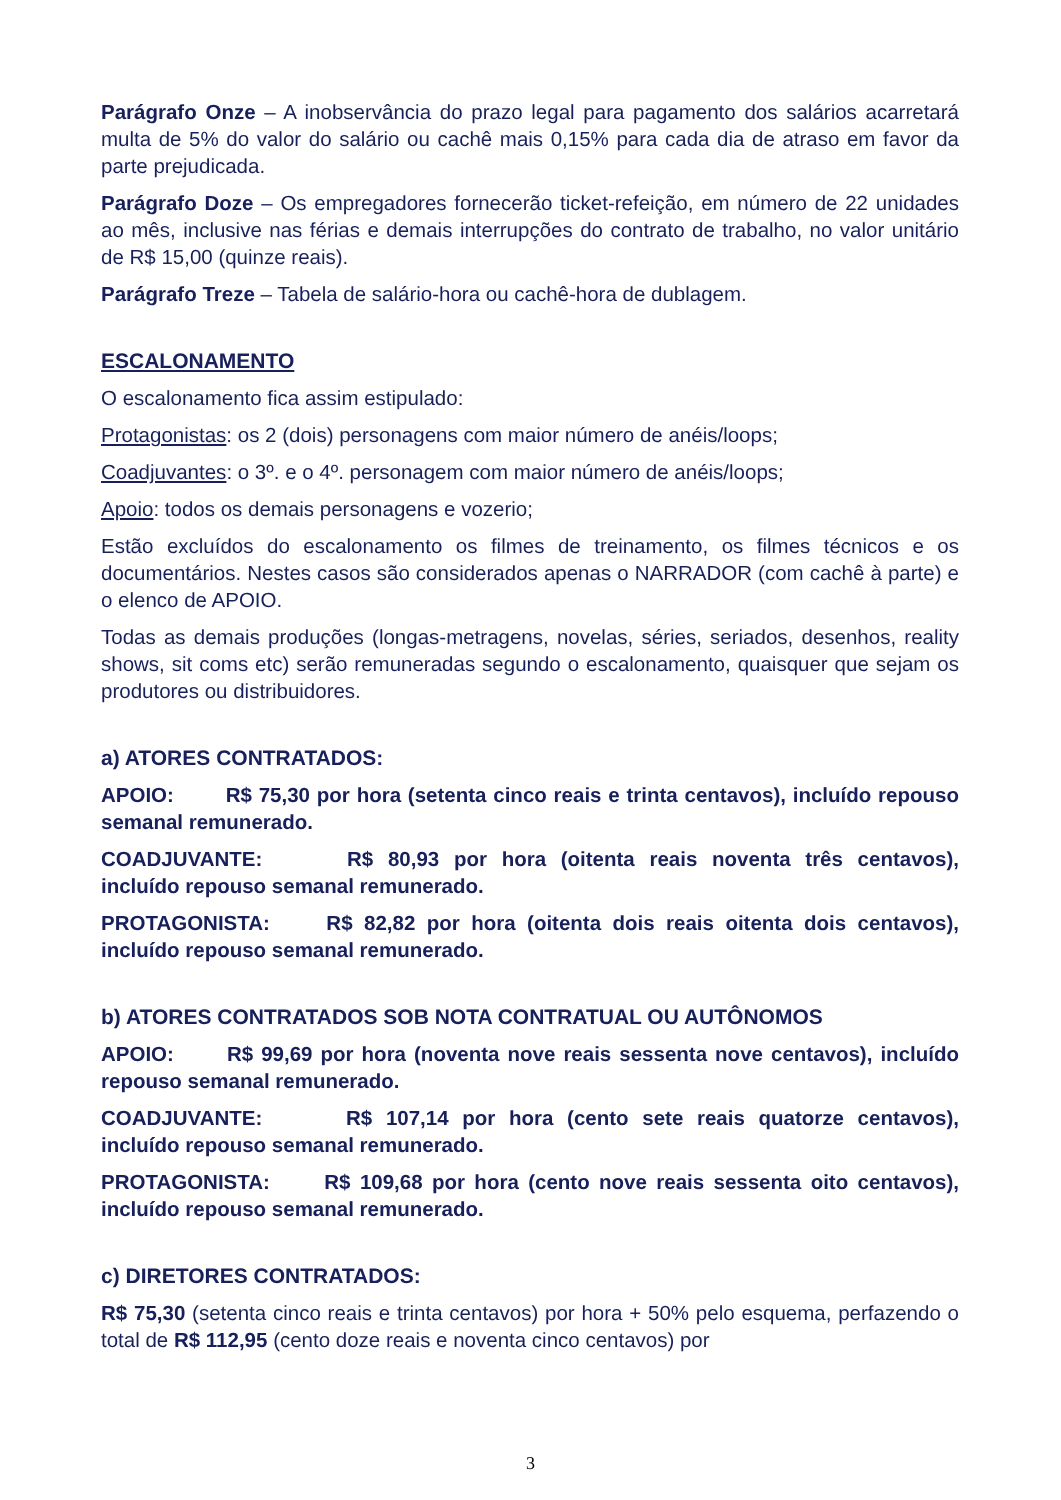Parágrafo Onze – A inobservância do prazo legal para pagamento dos salários acarretará multa de 5% do valor do salário ou cachê mais 0,15% para cada dia de atraso em favor da parte prejudicada.
Parágrafo Doze – Os empregadores fornecerão ticket-refeição, em número de 22 unidades ao mês, inclusive nas férias e demais interrupções do contrato de trabalho, no valor unitário de R$ 15,00 (quinze reais).
Parágrafo Treze – Tabela de salário-hora ou cachê-hora de dublagem.
ESCALONAMENTO
O escalonamento fica assim estipulado:
Protagonistas: os 2 (dois) personagens com maior número de anéis/loops;
Coadjuvantes: o 3º. e o 4º. personagem com maior número de anéis/loops;
Apoio: todos os demais personagens e vozerio;
Estão excluídos do escalonamento os filmes de treinamento, os filmes técnicos e os documentários. Nestes casos são considerados apenas o NARRADOR (com cachê à parte) e o elenco de APOIO.
Todas as demais produções (longas-metragens, novelas, séries, seriados, desenhos, reality shows, sit coms etc) serão remuneradas segundo o escalonamento, quaisquer que sejam os produtores ou distribuidores.
a) ATORES CONTRATADOS:
APOIO: R$ 75,30 por hora (setenta cinco reais e trinta centavos), incluído repouso semanal remunerado.
COADJUVANTE: R$ 80,93 por hora (oitenta reais noventa três centavos), incluído repouso semanal remunerado.
PROTAGONISTA: R$ 82,82 por hora (oitenta dois reais oitenta dois centavos), incluído repouso semanal remunerado.
b) ATORES CONTRATADOS SOB NOTA CONTRATUAL OU AUTÔNOMOS
APOIO: R$ 99,69 por hora (noventa nove reais sessenta nove centavos), incluído repouso semanal remunerado.
COADJUVANTE: R$ 107,14 por hora (cento sete reais quatorze centavos), incluído repouso semanal remunerado.
PROTAGONISTA: R$ 109,68 por hora (cento nove reais sessenta oito centavos), incluído repouso semanal remunerado.
c) DIRETORES CONTRATADOS:
R$ 75,30 (setenta cinco reais e trinta centavos) por hora + 50% pelo esquema, perfazendo o total de R$ 112,95 (cento doze reais e noventa cinco centavos) por
3